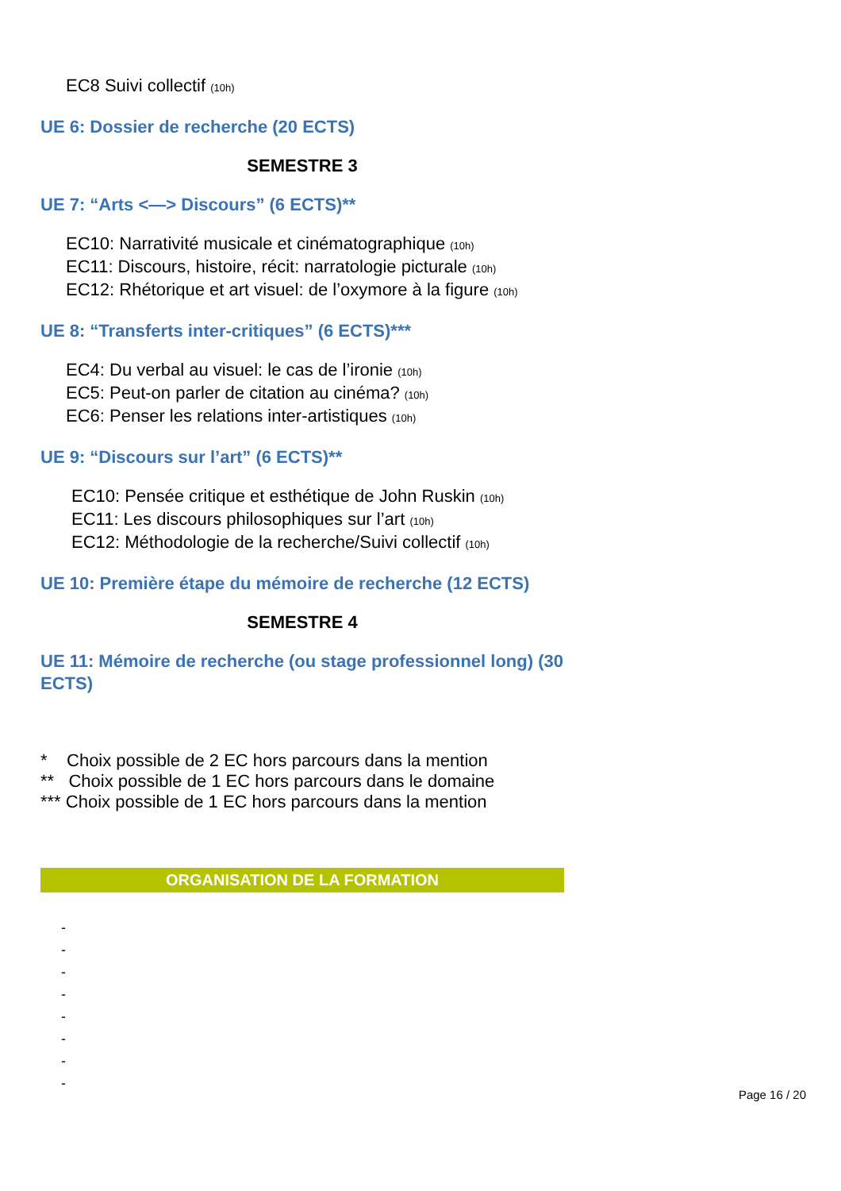EC8 Suivi collectif (10h)
UE 6: Dossier de recherche (20 ECTS)
SEMESTRE 3
UE 7: “Arts <—> Discours” (6 ECTS)**
EC10: Narrativité musicale et cinématographique (10h)
EC11: Discours, histoire, récit: narratologie picturale (10h)
EC12: Rhétorique et art visuel: de l’oxymore à la figure (10h)
UE 8: “Transferts inter-critiques” (6 ECTS)***
EC4: Du verbal au visuel: le cas de l’ironie (10h)
EC5: Peut-on parler de citation au cinéma? (10h)
EC6: Penser les relations inter-artistiques (10h)
UE 9: “Discours sur l’art” (6 ECTS)**
EC10: Pensée critique et esthétique de John Ruskin (10h)
EC11: Les discours philosophiques sur l’art (10h)
EC12: Méthodologie de la recherche/Suivi collectif (10h)
UE 10: Première étape du mémoire de recherche (12 ECTS)
SEMESTRE 4
UE 11: Mémoire de recherche (ou stage professionnel long) (30 ECTS)
* Choix possible de 2 EC hors parcours dans la mention
** Choix possible de 1 EC hors parcours dans le domaine
*** Choix possible de 1 EC hors parcours dans la mention
ORGANISATION DE LA FORMATION
-
-
-
-
-
-
-
-
Page 16 / 20